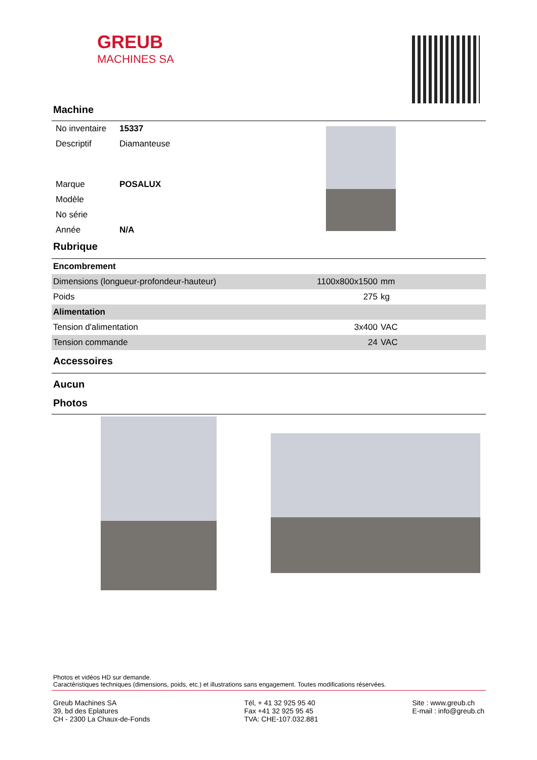GREUB
MACHINES SA
Machine
| No inventaire | 15337 |
| Descriptif | Diamanteuse |
| Marque | POSALUX |
| Modèle | |
| No série | |
| Année | N/A |
Rubrique
| Encombrement | | |
| Dimensions (longueur-profondeur-hauteur) | 1100x800x1500 | mm |
| Poids | 275 | kg |
| Alimentation | | |
| Tension d'alimentation | 3x400 | VAC |
| Tension commande | 24 | VAC |
Accessoires
Aucun
Photos
Photos et vidéos HD sur demande.
Caractéristiques techniques (dimensions, poids, etc.) et illustrations sans engagement. Toutes modifications réservées.
Greub Machines SA
39, bd des Eplatures
CH - 2300 La Chaux-de-Fonds
Tél, + 41 32 925 95 40
Fax +41 32 925 95 45
TVA: CHE-107.032.881
Site : www.greub.ch
E-mail : info@greub.ch